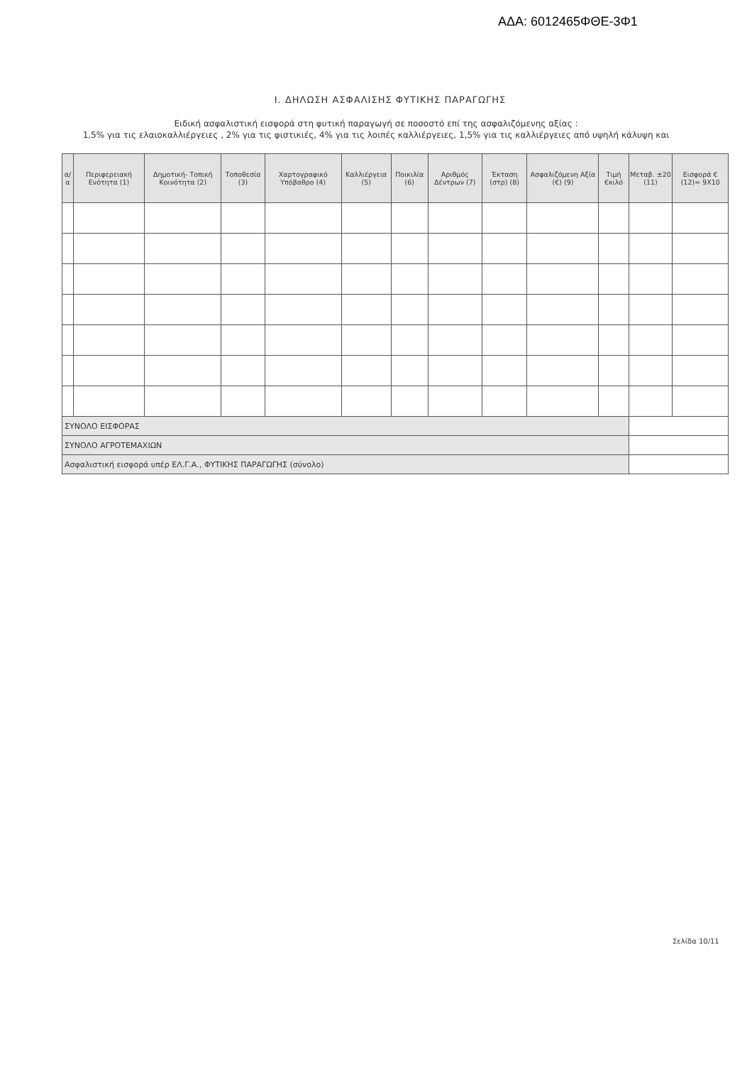ΑΔΑ: 6012465ΦΘΕ-3Φ1
Ι. ΔΗΛΩΣΗ ΑΣΦΑΛΙΣΗΣ ΦΥΤΙΚΗΣ ΠΑΡΑΓΩΓΗΣ
Ειδική ασφαλιστική εισφορά στη φυτική παραγωγή σε ποσοστό επί της ασφαλιζόμενης αξίας :
1,5% για τις ελαιοκαλλιέργειες , 2% για τις φιστικιές, 4% για τις λοιπές καλλιέργειες, 1,5% για τις καλλιέργειες από υψηλή κάλυψη και
| α/α | Περιφερειακή Ενότητα (1) | Δημοτική- Τοπική Κοινότητα (2) | Τοποθεσία (3) | Χαρτογραφικό Υπόβαθρο (4) | Καλλιέργεια (5) | Ποικιλία (6) | Αριθμός Δέντρων (7) | Έκταση (στρ) (8) | Ασφαλιζόμενη Αξία (€) (9) | Τιμή €κιλό | Μεταβ. ±20 (11) | Εισφορά € (12)= 9Χ10 |
| --- | --- | --- | --- | --- | --- | --- | --- | --- | --- | --- | --- | --- |
| ΣΥΝΟΛΟ ΕΙΣΦΟΡΑΣ | | | | | | | | | | | | |
| ΣΥΝΟΛΟ ΑΓΡΟΤΕΜΑΧΙΩΝ | | | | | | | | | | | | |
| Ασφαλιστική εισφορά υπέρ ΕΛ.Γ.Α., ΦΥΤΙΚΗΣ ΠΑΡΑΓΩΓΗΣ (σύνολο) | | | | | | | | | | | | |
Σελίδα 10/11